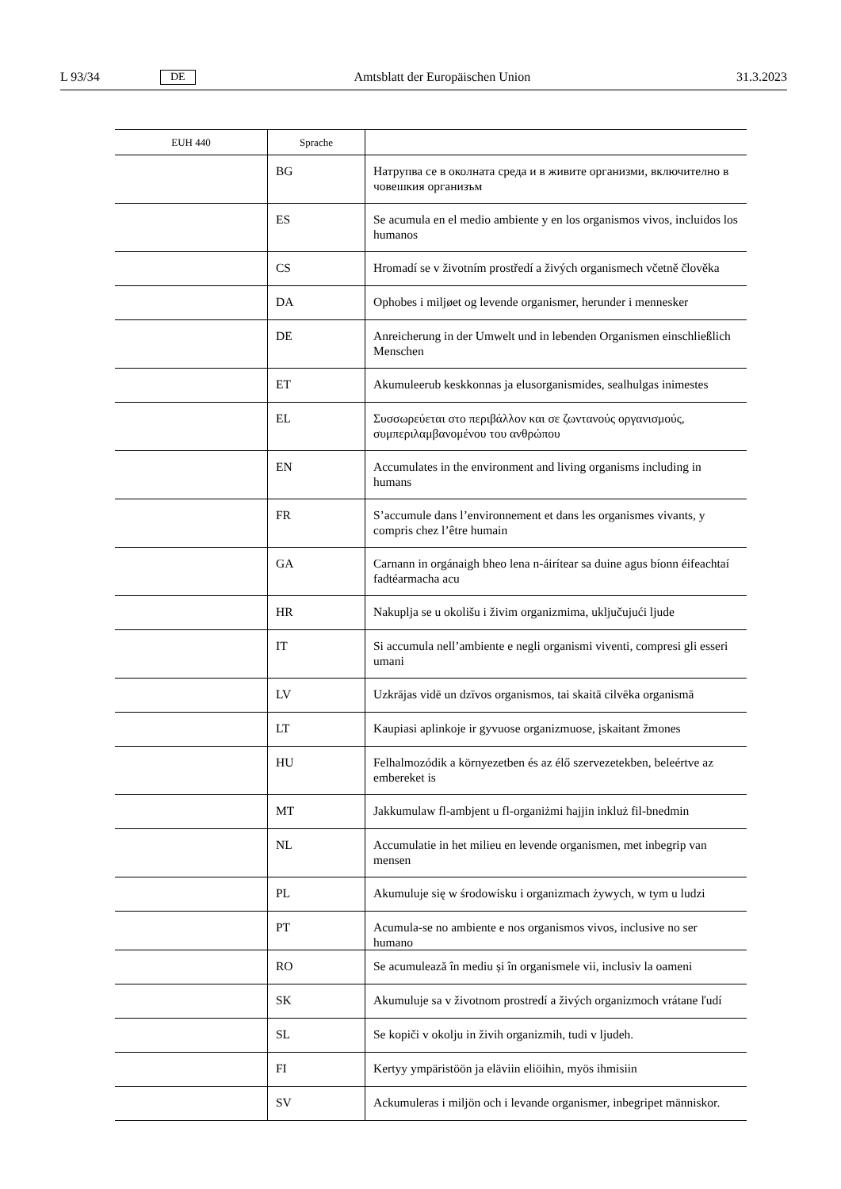L 93/34 DE Amtsblatt der Europäischen Union 31.3.2023
| EUH 440 | Sprache | |
| --- | --- | --- |
| | BG | Натрупва се в околната среда и в живите организми, включително в човешкия организъм |
| | ES | Se acumula en el medio ambiente y en los organismos vivos, incluidos los humanos |
| | CS | Hromadí se v životním prostředí a živých organismech včetně člověka |
| | DA | Ophobes i miljøet og levende organismer, herunder i mennesker |
| | DE | Anreicherung in der Umwelt und in lebenden Organismen einschließlich Menschen |
| | ET | Akumuleerub keskkonnas ja elusorganismides, sealhulgas inimestes |
| | EL | Συσσωρεύεται στο περιβάλλον και σε ζωντανούς οργανισμούς, συμπεριλαμβανομένου του ανθρώπου |
| | EN | Accumulates in the environment and living organisms including in humans |
| | FR | S’accumule dans l’environnement et dans les organismes vivants, y compris chez l’être humain |
| | GA | Carnann in orgánaigh bheo lena n-áirítear sa duine agus bíonn éifeachtaí fadtéarmacha acu |
| | HR | Nakuplja se u okolišu i živim organizmima, uključujući ljude |
| | IT | Si accumula nell’ambiente e negli organismi viventi, compresi gli esseri umani |
| | LV | Uzkrājas vidē un dzīvos organismos, tai skaitā cilvēka organismā |
| | LT | Kaupiasi aplinkoje ir gyvuose organizmuose, įskaitant žmones |
| | HU | Felhalmozódik a környezetben és az élő szervezetekben, beleértve az embereket is |
| | MT | Jakkumulaw fl-ambjent u fl-organiżmi ħajjin inkluż fil-bnedmin |
| | NL | Accumulatie in het milieu en levende organismen, met inbegrip van mensen |
| | PL | Akumuluje się w środowisku i organizmach żywych, w tym u ludzi |
| | PT | Acumula-se no ambiente e nos organismos vivos, inclusive no ser humano |
| | RO | Se acumulează în mediu și în organismele vii, inclusiv la oameni |
| | SK | Akumuluje sa v životnom prostredí a živých organizmoch vrátane ľudí |
| | SL | Se kopiči v okolju in živih organizmih, tudi v ljudeh. |
| | FI | Kertyy ympäristöön ja eläviin eliöihin, myös ihmisiin |
| | SV | Ackumuleras i miljön och i levande organismer, inbegripet människor. |